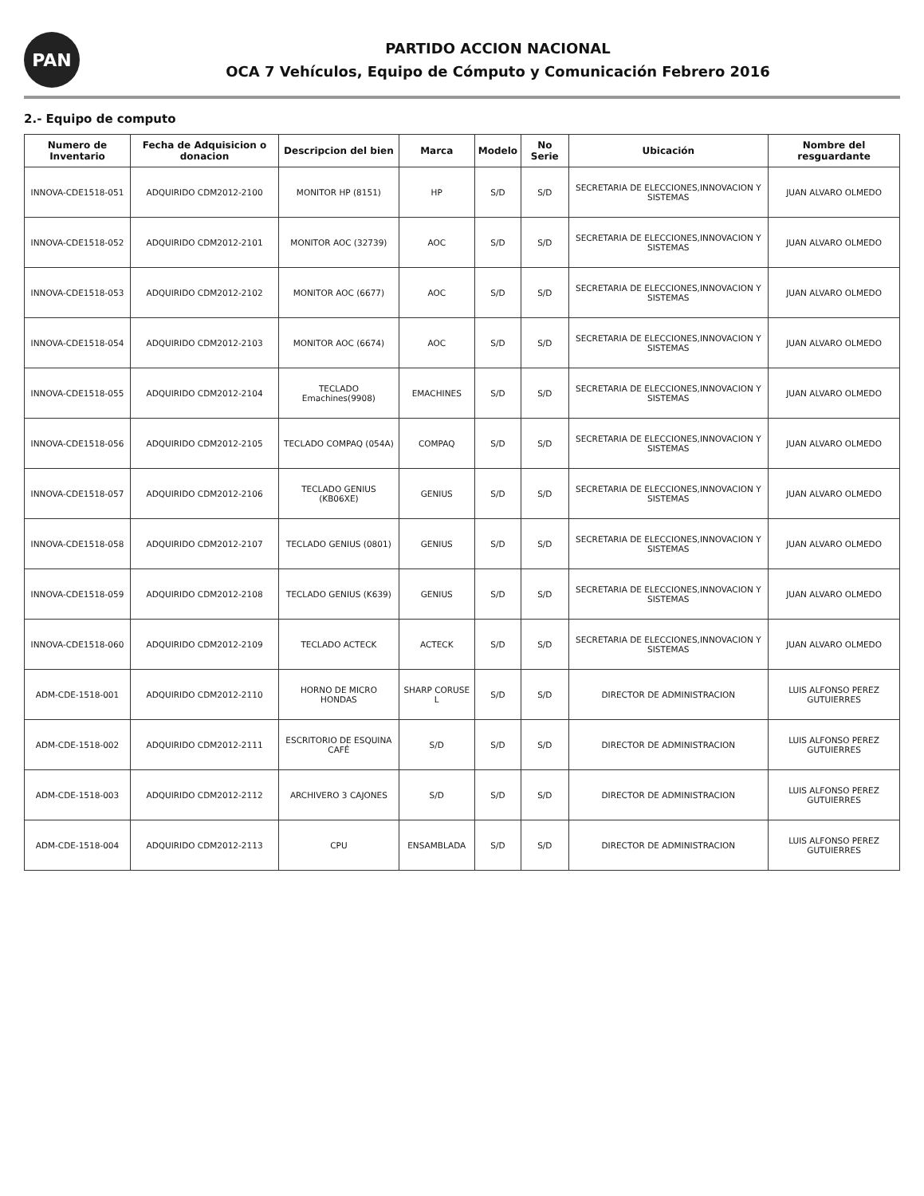PAN
PARTIDO ACCION NACIONAL
OCA 7 Vehículos, Equipo de Cómputo y Comunicación Febrero 2016
2.- Equipo de computo
| Numero de Inventario | Fecha de Adquisicion o donacion | Descripcion del bien | Marca | Modelo | No Serie | Ubicación | Nombre del resguardante |
| --- | --- | --- | --- | --- | --- | --- | --- |
| INNOVA-CDE1518-051 | ADQUIRIDO CDM2012-2100 | MONITOR HP (8151) | HP | S/D | S/D | SECRETARIA DE ELECCIONES,INNOVACION Y SISTEMAS | JUAN ALVARO OLMEDO |
| INNOVA-CDE1518-052 | ADQUIRIDO CDM2012-2101 | MONITOR AOC (32739) | AOC | S/D | S/D | SECRETARIA DE ELECCIONES,INNOVACION Y SISTEMAS | JUAN ALVARO OLMEDO |
| INNOVA-CDE1518-053 | ADQUIRIDO CDM2012-2102 | MONITOR AOC (6677) | AOC | S/D | S/D | SECRETARIA DE ELECCIONES,INNOVACION Y SISTEMAS | JUAN ALVARO OLMEDO |
| INNOVA-CDE1518-054 | ADQUIRIDO CDM2012-2103 | MONITOR AOC (6674) | AOC | S/D | S/D | SECRETARIA DE ELECCIONES,INNOVACION Y SISTEMAS | JUAN ALVARO OLMEDO |
| INNOVA-CDE1518-055 | ADQUIRIDO CDM2012-2104 | TECLADO Emachines(9908) | EMACHINES | S/D | S/D | SECRETARIA DE ELECCIONES,INNOVACION Y SISTEMAS | JUAN ALVARO OLMEDO |
| INNOVA-CDE1518-056 | ADQUIRIDO CDM2012-2105 | TECLADO COMPAQ (054A) | COMPAQ | S/D | S/D | SECRETARIA DE ELECCIONES,INNOVACION Y SISTEMAS | JUAN ALVARO OLMEDO |
| INNOVA-CDE1518-057 | ADQUIRIDO CDM2012-2106 | TECLADO GENIUS (KB06XE) | GENIUS | S/D | S/D | SECRETARIA DE ELECCIONES,INNOVACION Y SISTEMAS | JUAN ALVARO OLMEDO |
| INNOVA-CDE1518-058 | ADQUIRIDO CDM2012-2107 | TECLADO GENIUS (0801) | GENIUS | S/D | S/D | SECRETARIA DE ELECCIONES,INNOVACION Y SISTEMAS | JUAN ALVARO OLMEDO |
| INNOVA-CDE1518-059 | ADQUIRIDO CDM2012-2108 | TECLADO GENIUS (K639) | GENIUS | S/D | S/D | SECRETARIA DE ELECCIONES,INNOVACION Y SISTEMAS | JUAN ALVARO OLMEDO |
| INNOVA-CDE1518-060 | ADQUIRIDO CDM2012-2109 | TECLADO ACTECK | ACTECK | S/D | S/D | SECRETARIA DE ELECCIONES,INNOVACION Y SISTEMAS | JUAN ALVARO OLMEDO |
| ADM-CDE-1518-001 | ADQUIRIDO CDM2012-2110 | HORNO DE MICRO HONDAS | SHARP CORUSE L | S/D | S/D | DIRECTOR DE ADMINISTRACION | LUIS ALFONSO PEREZ GUTUIERRES |
| ADM-CDE-1518-002 | ADQUIRIDO CDM2012-2111 | ESCRITORIO DE ESQUINA CAFÉ | S/D | S/D | S/D | DIRECTOR DE ADMINISTRACION | LUIS ALFONSO PEREZ GUTUIERRES |
| ADM-CDE-1518-003 | ADQUIRIDO CDM2012-2112 | ARCHIVERO 3 CAJONES | S/D | S/D | S/D | DIRECTOR DE ADMINISTRACION | LUIS ALFONSO PEREZ GUTUIERRES |
| ADM-CDE-1518-004 | ADQUIRIDO CDM2012-2113 | CPU | ENSAMBLADA | S/D | S/D | DIRECTOR DE ADMINISTRACION | LUIS ALFONSO PEREZ GUTUIERRES |